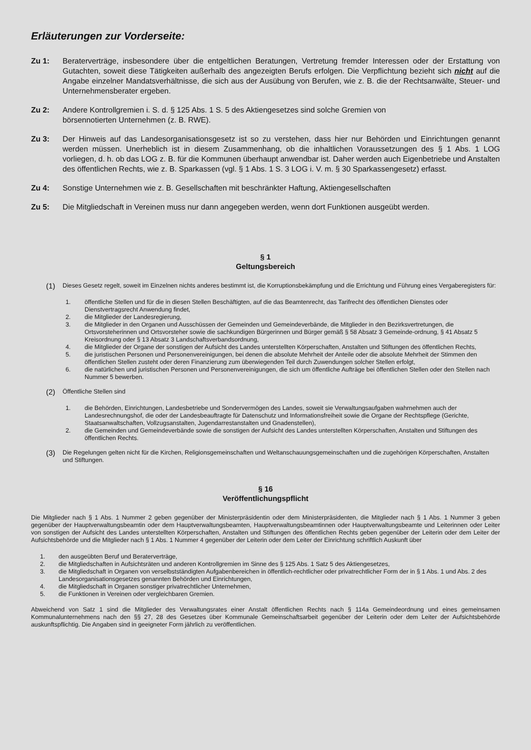Erläuterungen zur Vorderseite:
Zu 1: Beraterverträge, insbesondere über die entgeltlichen Beratungen, Vertretung fremder Interessen oder der Erstattung von Gutachten, soweit diese Tätigkeiten außerhalb des angezeigten Berufs erfolgen. Die Verpflichtung bezieht sich nicht auf die Angabe einzelner Mandatsverhältnisse, die sich aus der Ausübung von Berufen, wie z. B. die der Rechtsanwälte, Steuer- und Unternehmensberater ergeben.
Zu 2: Andere Kontrollgremien i. S. d. § 125 Abs. 1 S. 5 des Aktiengesetzes sind solche Gremien von
börsennotierten Unternehmen (z. B. RWE).
Zu 3: Der Hinweis auf das Landesorganisationsgesetz ist so zu verstehen, dass hier nur Behörden und Einrichtungen genannt werden müssen. Unerheblich ist in diesem Zusammenhang, ob die inhaltlichen Voraussetzungen des § 1 Abs. 1 LOG vorliegen, d. h. ob das LOG z. B. für die Kommunen überhaupt anwendbar ist. Daher werden auch Eigenbetriebe und Anstalten des öffentlichen Rechts, wie z. B. Sparkassen (vgl. § 1 Abs. 1 S. 3 LOG i. V. m. § 30 Sparkassengesetz) erfasst.
Zu 4: Sonstige Unternehmen wie z. B. Gesellschaften mit beschränkter Haftung, Aktiengesellschaften
Zu 5: Die Mitgliedschaft in Vereinen muss nur dann angegeben werden, wenn dort Funktionen ausgeübt werden.
§ 1
Geltungsbereich
(1)
Dieses Gesetz regelt, soweit im Einzelnen nichts anderes bestimmt ist, die Korruptionsbekämpfung und die Errichtung und Führung eines Vergaberegisters für:
1. öffentliche Stellen und für die in diesen Stellen Beschäftigten, auf die das Beamtenrecht, das Tarifrecht des öffentlichen Dienstes oder Dienstvertragsrecht Anwendung findet,
2. die Mitglieder der Landesregierung,
3. die Mitglieder in den Organen und Ausschüssen der Gemeinden und Gemeindeverbände, die Mitglieder in den Bezirksvertretungen, die Ortsvorsteherinnen und Ortsvorsteher sowie die sachkundigen Bürgerinnen und Bürger gemäß § 58 Absatz 3 Gemeinde-ordnung, § 41 Absatz 5 Kreisordnung oder § 13 Absatz 3 Landschaftsverbandsordnung,
4. die Mitglieder der Organe der sonstigen der Aufsicht des Landes unterstellten Körperschaften, Anstalten und Stiftungen des öffentlichen Rechts,
5. die juristischen Personen und Personenvereinigungen, bei denen die absolute Mehrheit der Anteile oder die absolute Mehrheit der Stimmen den öffentlichen Stellen zusteht oder deren Finanzierung zum überwiegenden Teil durch Zuwendungen solcher Stellen erfolgt,
6. die natürlichen und juristischen Personen und Personenvereinigungen, die sich um öffentliche Aufträge bei öffentlichen Stellen oder den Stellen nach Nummer 5 bewerben.
(2)
Öffentliche Stellen sind
1. die Behörden, Einrichtungen, Landesbetriebe und Sondervermögen des Landes, soweit sie Verwaltungsaufgaben wahrnehmen auch der Landesrechnungshof, die oder der Landesbeauftragte für Datenschutz und Informationsfreiheit sowie die Organe der Rechtspflege (Gerichte, Staatsanwaltschaften, Vollzugsanstalten, Jugendarrestanstalten und Gnadenstellen),
2. die Gemeinden und Gemeindeverbände sowie die sonstigen der Aufsicht des Landes unterstellten Körperschaften, Anstalten und Stiftungen des öffentlichen Rechts.
(3)
Die Regelungen gelten nicht für die Kirchen, Religionsgemeinschaften und Weltanschauungsgemeinschaften und die zugehörigen Körperschaften, Anstalten und Stiftungen.
§ 16
Veröffentlichungspflicht
Die Mitglieder nach § 1 Abs. 1 Nummer 2 geben gegenüber der Ministerpräsidentin oder dem Ministerpräsidenten, die Mitglieder nach § 1 Abs. 1 Nummer 3 geben gegenüber der Hauptverwaltungsbeamtin oder dem Hauptverwaltungsbeamten, Hauptverwaltungsbeamtinnen oder Hauptverwaltungsbeamte und Leiterinnen oder Leiter von sonstigen der Aufsicht des Landes unterstellten Körperschaften, Anstalten und Stiftungen des öffentlichen Rechts geben gegenüber der Leiterin oder dem Leiter der Aufsichtsbehörde und die Mitglieder nach § 1 Abs. 1 Nummer 4 gegenüber der Leiterin oder dem Leiter der Einrichtung schriftlich Auskunft über
1. den ausgeübten Beruf und Beraterverträge,
2. die Mitgliedschaften in Aufsichtsräten und anderen Kontrollgremien im Sinne des § 125 Abs. 1 Satz 5 des Aktiengesetzes,
3. die Mitgliedschaft in Organen von verselbstständigten Aufgabenbereichen in öffentlich-rechtlicher oder privatrechtlicher Form der in § 1 Abs. 1 und Abs. 2 des Landesorganisationsgesetzes genannten Behörden und Einrichtungen,
4. die Mitgliedschaft in Organen sonstiger privatrechtlicher Unternehmen,
5. die Funktionen in Vereinen oder vergleichbaren Gremien.
Abweichend von Satz 1 sind die Mitglieder des Verwaltungsrates einer Anstalt öffentlichen Rechts nach § 114a Gemeindeordnung und eines gemeinsamen Kommunalunternehmens nach den §§ 27, 28 des Gesetzes über Kommunale Gemeinschaftsarbeit gegenüber der Leiterin oder dem Leiter der Aufsichtsbehörde auskunftspflichtig. Die Angaben sind in geeigneter Form jährlich zu veröffentlichen.